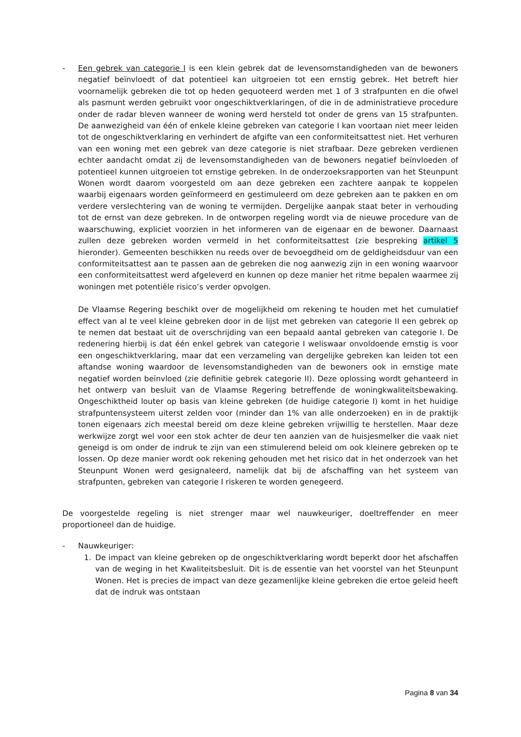- Een gebrek van categorie I is een klein gebrek dat de levensomstandigheden van de bewoners negatief beïnvloedt of dat potentieel kan uitgroeien tot een ernstig gebrek. Het betreft hier voornamelijk gebreken die tot op heden gequoteerd werden met 1 of 3 strafpunten en die ofwel als pasmunt werden gebruikt voor ongeschiktverklaringen, of die in de administratieve procedure onder de radar bleven wanneer de woning werd hersteld tot onder de grens van 15 strafpunten. De aanwezigheid van één of enkele kleine gebreken van categorie I kan voortaan niet meer leiden tot de ongeschiktverklaring en verhindert de afgifte van een conformiteitsattest niet. Het verhuren van een woning met een gebrek van deze categorie is niet strafbaar. Deze gebreken verdienen echter aandacht omdat zij de levensomstandigheden van de bewoners negatief beïnvloeden of potentieel kunnen uitgroeien tot ernstige gebreken. In de onderzoeksrapporten van het Steunpunt Wonen wordt daarom voorgesteld om aan deze gebreken een zachtere aanpak te koppelen waarbij eigenaars worden geïnformeerd en gestimuleerd om deze gebreken aan te pakken en om verdere verslechtering van de woning te vermijden. Dergelijke aanpak staat beter in verhouding tot de ernst van deze gebreken. In de ontworpen regeling wordt via de nieuwe procedure van de waarschuwing, expliciet voorzien in het informeren van de eigenaar en de bewoner. Daarnaast zullen deze gebreken worden vermeld in het conformiteitsattest (zie bespreking artikel 5 hieronder). Gemeenten beschikken nu reeds over de bevoegdheid om de geldigheidsduur van een conformiteitsattest aan te passen aan de gebreken die nog aanwezig zijn in een woning waarvoor een conformiteitsattest werd afgeleverd en kunnen op deze manier het ritme bepalen waarmee zij woningen met potentiële risico’s verder opvolgen.
De Vlaamse Regering beschikt over de mogelijkheid om rekening te houden met het cumulatief effect van al te veel kleine gebreken door in de lijst met gebreken van categorie II een gebrek op te nemen dat bestaat uit de overschrijding van een bepaald aantal gebreken van categorie I. De redenering hierbij is dat één enkel gebrek van categorie I weliswaar onvoldoende ernstig is voor een ongeschiktverklaring, maar dat een verzameling van dergelijke gebreken kan leiden tot een aftandse woning waardoor de levensomstandigheden van de bewoners ook in ernstige mate negatief worden beïnvloed (zie definitie gebrek categorie II). Deze oplossing wordt gehanteerd in het ontwerp van besluit van de Vlaamse Regering betreffende de woningkwaliteitsbewaking. Ongeschiktheid louter op basis van kleine gebreken (de huidige categorie I) komt in het huidige strafpuntensysteem uiterst zelden voor (minder dan 1% van alle onderzoeken) en in de praktijk tonen eigenaars zich meestal bereid om deze kleine gebreken vrijwillig te herstellen. Maar deze werkwijze zorgt wel voor een stok achter de deur ten aanzien van de huisjesmelker die vaak niet geneigd is om onder de indruk te zijn van een stimulerend beleid om ook kleinere gebreken op te lossen. Op deze manier wordt ook rekening gehouden met het risico dat in het onderzoek van het Steunpunt Wonen werd gesignaleerd, namelijk dat bij de afschaffing van het systeem van strafpunten, gebreken van categorie I riskeren te worden genegeerd.
De voorgestelde regeling is niet strenger maar wel nauwkeuriger, doeltreffender en meer proportioneel dan de huidige.
- Nauwkeuriger:
1. De impact van kleine gebreken op de ongeschiktverklaring wordt beperkt door het afschaffen van de weging in het Kwaliteitsbesluit. Dit is de essentie van het voorstel van het Steunpunt Wonen. Het is precies de impact van deze gezamenlijke kleine gebreken die ertoe geleid heeft dat de indruk was ontstaan
Pagina 8 van 34